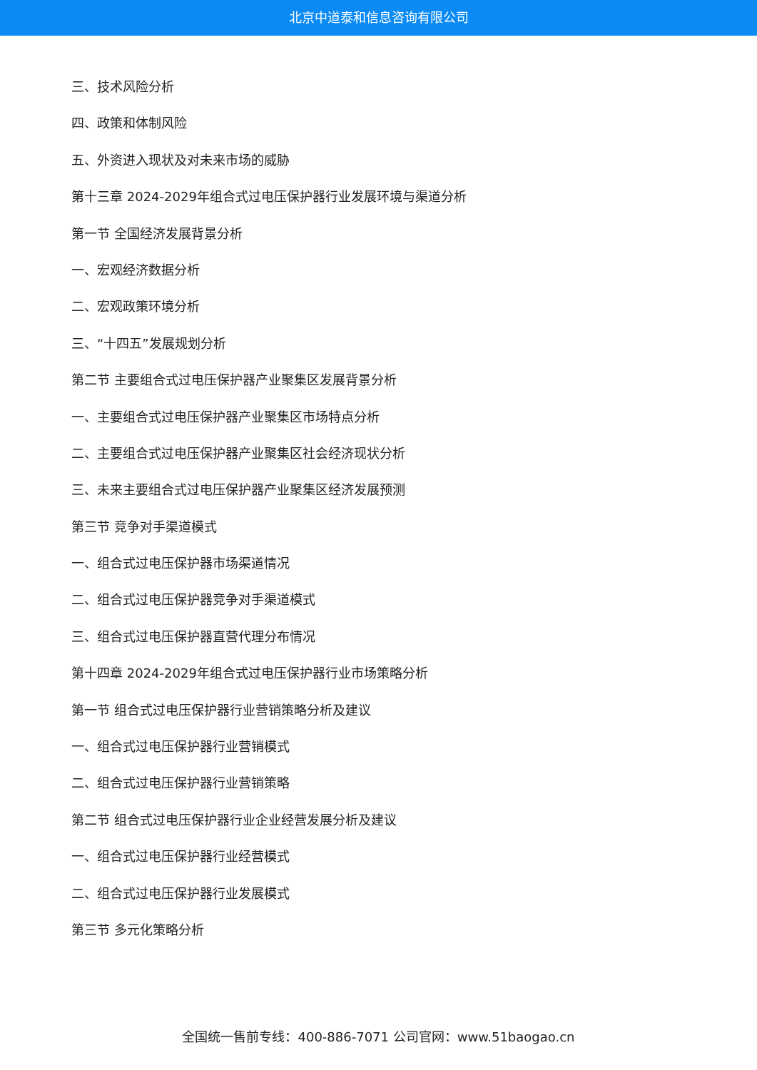北京中道泰和信息咨询有限公司
三、技术风险分析
四、政策和体制风险
五、外资进入现状及对未来市场的威胁
第十三章 2024-2029年组合式过电压保护器行业发展环境与渠道分析
第一节 全国经济发展背景分析
一、宏观经济数据分析
二、宏观政策环境分析
三、“十四五”发展规划分析
第二节 主要组合式过电压保护器产业聚集区发展背景分析
一、主要组合式过电压保护器产业聚集区市场特点分析
二、主要组合式过电压保护器产业聚集区社会经济现状分析
三、未来主要组合式过电压保护器产业聚集区经济发展预测
第三节 竞争对手渠道模式
一、组合式过电压保护器市场渠道情况
二、组合式过电压保护器竞争对手渠道模式
三、组合式过电压保护器直营代理分布情况
第十四章 2024-2029年组合式过电压保护器行业市场策略分析
第一节 组合式过电压保护器行业营销策略分析及建议
一、组合式过电压保护器行业营销模式
二、组合式过电压保护器行业营销策略
第二节 组合式过电压保护器行业企业经营发展分析及建议
一、组合式过电压保护器行业经营模式
二、组合式过电压保护器行业发展模式
第三节 多元化策略分析
全国统一售前专线：400-886-7071 公司官网：www.51baogao.cn